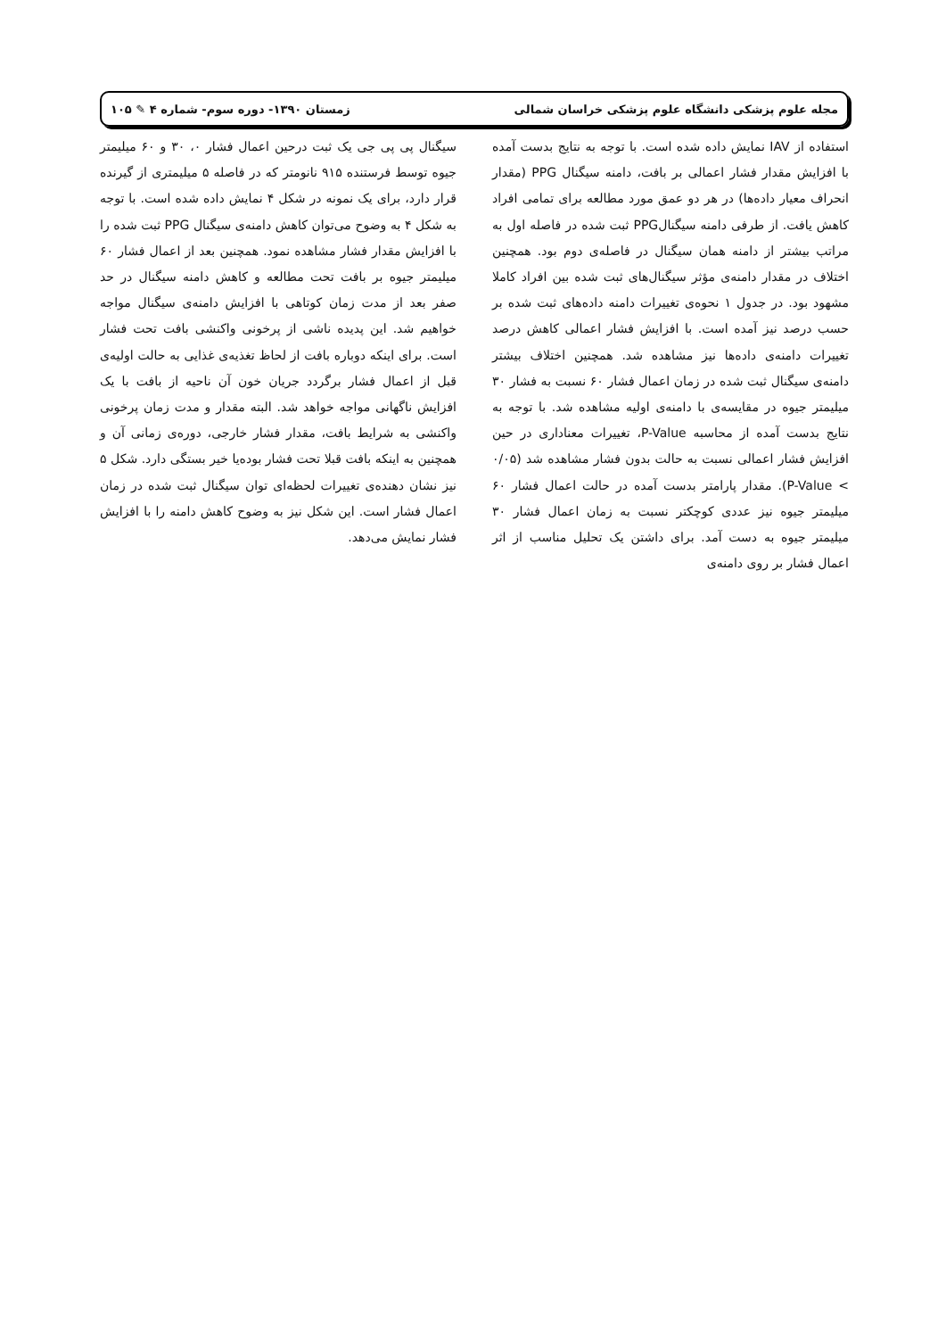مجله علوم پزشکی دانشگاه علوم پزشکی خراسان شمالی زمستان ۱۳۹۰- دوره سوم- شماره ۴ ✎ ۱۰۵
استفاده از IAV نمایش داده شده است. با توجه به نتایج بدست آمده با افزایش مقدار فشار اعمالی بر بافت، دامنه سیگنال PPG (مقدار انحراف معیار داده‌ها) در هر دو عمق مورد مطالعه برای تمامی افراد کاهش یافت. از طرفی دامنه سیگنالPPG ثبت شده در فاصله اول به مراتب بیشتر از دامنه همان سیگنال در فاصله‌ی دوم بود. همچنین اختلاف در مقدار دامنه‌ی مؤثر سیگنال‌های ثبت شده بین افراد کاملا مشهود بود. در جدول ۱ نحوه‌ی تغییرات دامنه داده‌های ثبت شده بر حسب درصد نیز آمده است. با افزایش فشار اعمالی کاهش درصد تغییرات دامنه‌ی داده‌ها نیز مشاهده شد. همچنین اختلاف بیشتر دامنه‌ی سیگنال ثبت شده در زمان اعمال فشار ۶۰ نسبت به فشار ۳۰ میلیمتر جیوه در مقایسه‌ی با دامنه‌ی اولیه مشاهده شد. با توجه به نتایج بدست آمده از محاسبه P-Value، تغییرات معناداری در حین افزایش فشار اعمالی نسبت به حالت بدون فشار مشاهده شد (۰/۰۵ > P-Value). مقدار پارامتر بدست آمده در حالت اعمال فشار ۶۰ میلیمتر جیوه نیز عددی کوچکتر نسبت به زمان اعمال فشار ۳۰ میلیمتر جیوه به دست آمد. برای داشتن یک تحلیل مناسب از اثر اعمال فشار بر روی دامنه‌ی
سیگنال پی پی جی یک ثبت درحین اعمال فشار ۰، ۳۰ و ۶۰ میلیمتر جیوه توسط فرستنده ۹۱۵ نانومتر که در فاصله ۵ میلیمتری از گیرنده قرار دارد، برای یک نمونه در شکل ۴ نمایش داده شده است. با توجه به شکل ۴ به وضوح می‌توان کاهش دامنه‌ی سیگنال PPG ثبت شده را با افزایش مقدار فشار مشاهده نمود. همچنین بعد از اعمال فشار ۶۰ میلیمتر جیوه بر بافت تحت مطالعه و کاهش دامنه سیگنال در حد صفر بعد از مدت زمان کوتاهی با افزایش دامنه‌ی سیگنال مواجه خواهیم شد. این پدیده ناشی از پرخونی واکنشی بافت تحت فشار است. برای اینکه دوباره بافت از لحاظ تغذیه‌ی غذایی به حالت اولیه‌ی قبل از اعمال فشار برگردد جریان خون آن ناحیه از بافت با یک افزایش ناگهانی مواجه خواهد شد. البته مقدار و مدت زمان پرخونی واکنشی به شرایط بافت، مقدار فشار خارجی، دوره‌ی زمانی آن و همچنین به اینکه بافت قبلا تحت فشار بوده‌یا خیر بستگی دارد. شکل ۵ نیز نشان دهنده‌ی تغییرات لحظه‌ای توان سیگنال ثبت شده در زمان اعمال فشار است. این شکل نیز به وضوح کاهش دامنه را با افزایش فشار نمایش می‌دهد.